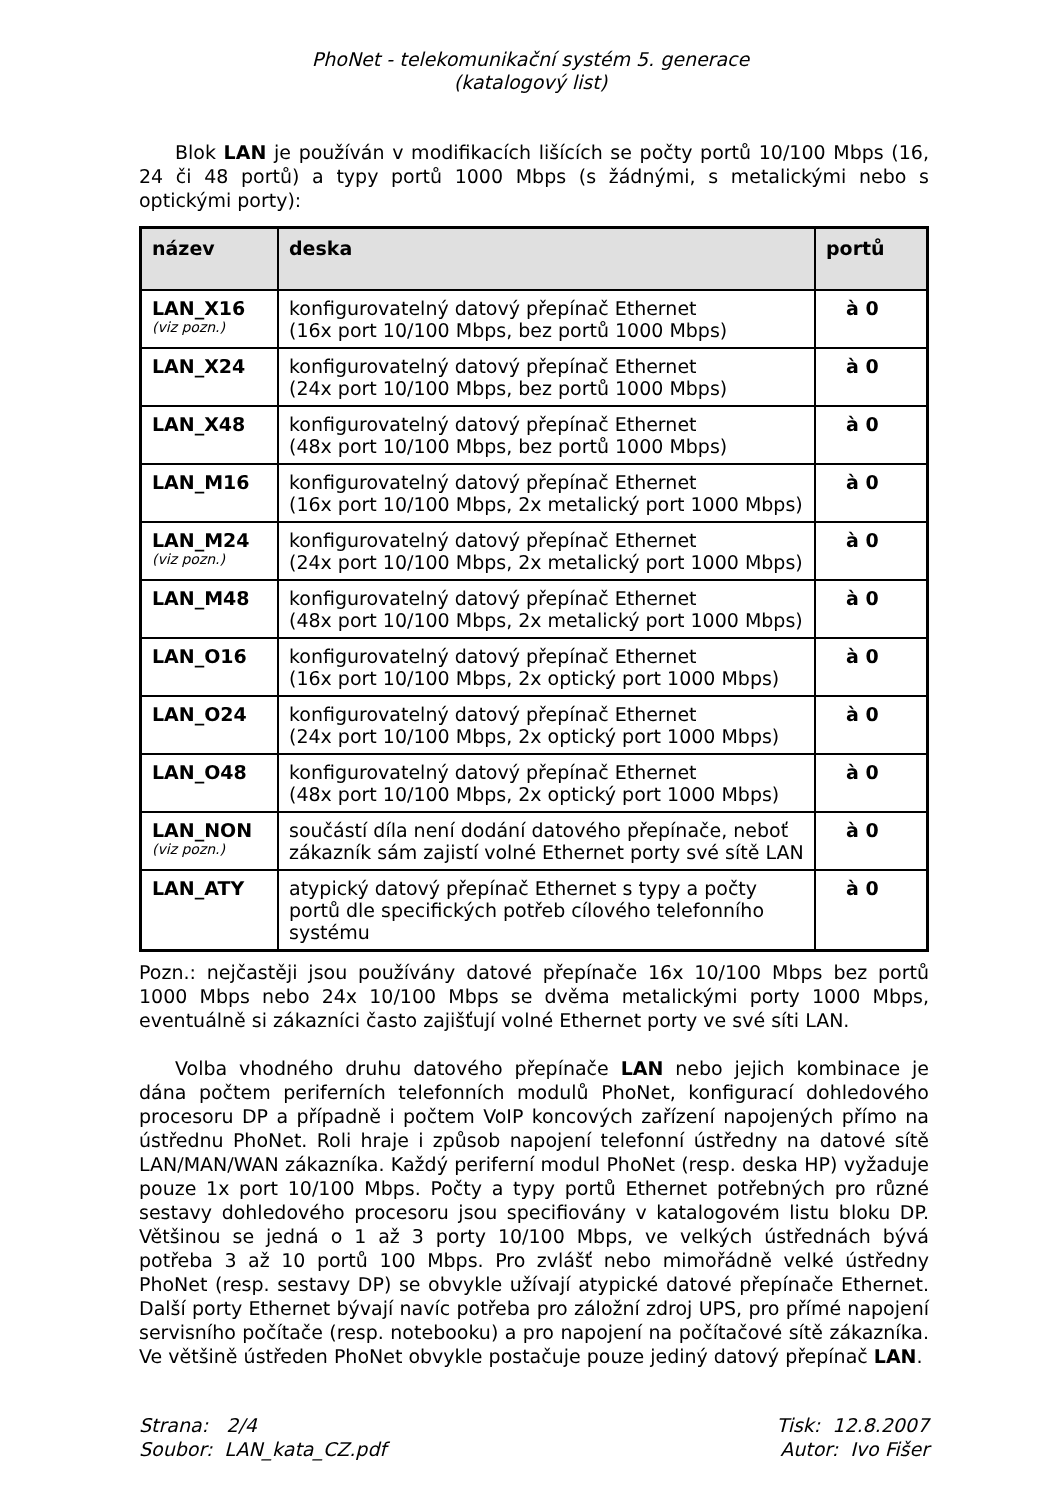PhoNet - telekomunikační systém 5. generace
(katalogový list)
Blok LAN je používán v modifikacích lišících se počty portů 10/100 Mbps (16, 24 či 48 portů) a typy portů 1000 Mbps (s žádnými, s metalickými nebo s optickými porty):
| název | deska | portů |
| --- | --- | --- |
| LAN_X16 (viz pozn.) | konfigurovatelný datový přepínač Ethernet (16x port 10/100 Mbps, bez portů 1000 Mbps) | à 0 |
| LAN_X24 | konfigurovatelný datový přepínač Ethernet (24x port 10/100 Mbps, bez portů 1000 Mbps) | à 0 |
| LAN_X48 | konfigurovatelný datový přepínač Ethernet (48x port 10/100 Mbps, bez portů 1000 Mbps) | à 0 |
| LAN_M16 | konfigurovatelný datový přepínač Ethernet (16x port 10/100 Mbps, 2x metalický port 1000 Mbps) | à 0 |
| LAN_M24 (viz pozn.) | konfigurovatelný datový přepínač Ethernet (24x port 10/100 Mbps, 2x metalický port 1000 Mbps) | à 0 |
| LAN_M48 | konfigurovatelný datový přepínač Ethernet (48x port 10/100 Mbps, 2x metalický port 1000 Mbps) | à 0 |
| LAN_O16 | konfigurovatelný datový přepínač Ethernet (16x port 10/100 Mbps, 2x optický port 1000 Mbps) | à 0 |
| LAN_O24 | konfigurovatelný datový přepínač Ethernet (24x port 10/100 Mbps, 2x optický port 1000 Mbps) | à 0 |
| LAN_O48 | konfigurovatelný datový přepínač Ethernet (48x port 10/100 Mbps, 2x optický port 1000 Mbps) | à 0 |
| LAN_NON (viz pozn.) | součástí díla není dodání datového přepínače, neboť zákazník sám zajistí volné Ethernet porty své sítě LAN | à 0 |
| LAN_ATY | atypický datový přepínač Ethernet s typy a počty portů dle specifických potřeb cílového telefonního systému | à 0 |
Pozn.: nejčastěji jsou používány datové přepínače 16x 10/100 Mbps bez portů 1000 Mbps nebo 24x 10/100 Mbps se dvěma metalickými porty 1000 Mbps, eventuálně si zákazníci často zajišťují volné Ethernet porty ve své síti LAN.
Volba vhodného druhu datového přepínače LAN nebo jejich kombinace je dána počtem periferních telefonních modulů PhoNet, konfigurací dohledového procesoru DP a případně i počtem VoIP koncových zařízení napojených přímo na ústřednu PhoNet. Roli hraje i způsob napojení telefonní ústředny na datové sítě LAN/MAN/WAN zákazníka. Každý periferní modul PhoNet (resp. deska HP) vyžaduje pouze 1x port 10/100 Mbps. Počty a typy portů Ethernet potřebných pro různé sestavy dohledového procesoru jsou specifiovány v katalogovém listu bloku DP. Většinou se jedná o 1 až 3 porty 10/100 Mbps, ve velkých ústřednách bývá potřeba 3 až 10 portů 100 Mbps. Pro zvlášť nebo mimořádně velké ústředny PhoNet (resp. sestavy DP) se obvykle užívají atypické datové přepínače Ethernet. Další porty Ethernet bývají navíc potřeba pro záložní zdroj UPS, pro přímé napojení servisního počítače (resp. notebooku) a pro napojení na počítačové sítě zákazníka. Ve většině ústředen PhoNet obvykle postačuje pouze jediný datový přepínač LAN.
Strana: 2/4
Soubor: LAN_kata_CZ.pdf
Tisk: 12.8.2007
Autor: Ivo Fišer